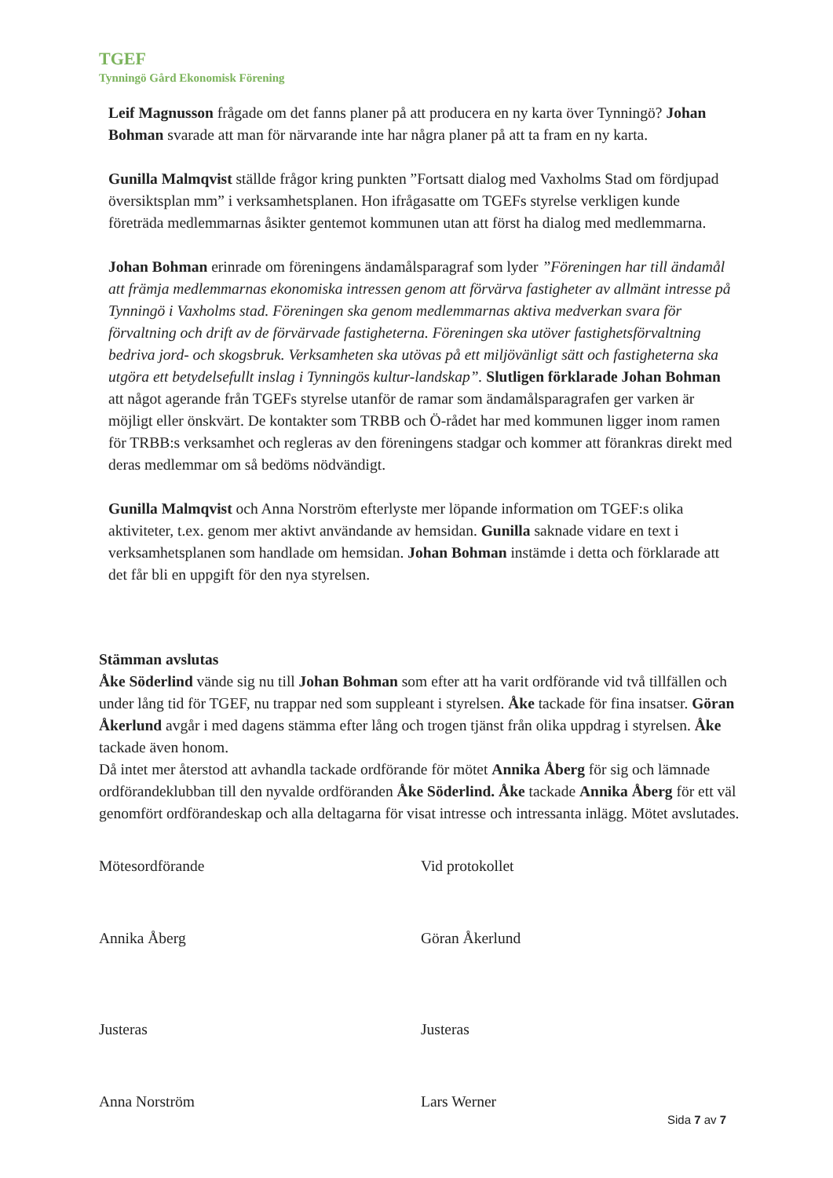TGEF
Tynningö Gård Ekonomisk Förening
Leif Magnusson frågade om det fanns planer på att producera en ny karta över Tynningö? Johan Bohman svarade att man för närvarande inte har några planer på att ta fram en ny karta.
Gunilla Malmqvist ställde frågor kring punkten ”Fortsatt dialog med Vaxholms Stad om fördjupad översiktsplan mm” i verksamhetsplanen. Hon ifrågasatte om TGEFs styrelse verkligen kunde företräda medlemmarnas åsikter gentemot kommunen utan att först ha dialog med medlemmarna.
Johan Bohman erinrade om föreningens ändamålsparagraf som lyder ”Föreningen har till ändamål att främja medlemmarnas ekonomiska intressen genom att förvärva fastigheter av allmänt intresse på Tynningö i Vaxholms stad. Föreningen ska genom medlemmarnas aktiva medverkan svara för förvaltning och drift av de förvärvade fastigheterna. Föreningen ska utöver fastighetsförvaltning bedriva jord- och skogsbruk. Verksamheten ska utövas på ett miljövänligt sätt och fastigheterna ska utgöra ett betydelsefullt inslag i Tynningös kultur-landskap”. Slutligen förklarade Johan Bohman att något agerande från TGEFs styrelse utanför de ramar som ändamålsparagrafen ger varken är möjligt eller önskvärt. De kontakter som TRBB och Ö-rådet har med kommunen ligger inom ramen för TRBB:s verksamhet och regleras av den föreningens stadgar och kommer att förankras direkt med deras medlemmar om så bedöms nödvändigt.
Gunilla Malmqvist och Anna Norström efterlyste mer löpande information om TGEF:s olika aktiviteter, t.ex. genom mer aktivt användande av hemsidan. Gunilla saknade vidare en text i verksamhetsplanen som handlade om hemsidan. Johan Bohman instämde i detta och förklarade att det får bli en uppgift för den nya styrelsen.
Stämman avslutas
Åke Söderlind vände sig nu till Johan Bohman som efter att ha varit ordförande vid två tillfällen och under lång tid för TGEF, nu trappar ned som suppleant i styrelsen. Åke tackade för fina insatser. Göran Åkerlund avgår i med dagens stämma efter lång och trogen tjänst från olika uppdrag i styrelsen. Åke tackade även honom.
Då intet mer återstod att avhandla tackade ordförande för mötet Annika Åberg för sig och lämnade ordförandeklubban till den nyvalde ordföranden Åke Söderlind. Åke tackade Annika Åberg för ett väl genomfört ordförandeskap och alla deltagarna för visat intresse och intressanta inlägg. Mötet avslutades.
Mötesordförande
Annika Åberg
Vid protokollet
Göran Åkerlund
Justeras
Anna Norström
Justeras
Lars Werner
Sida 7 av 7